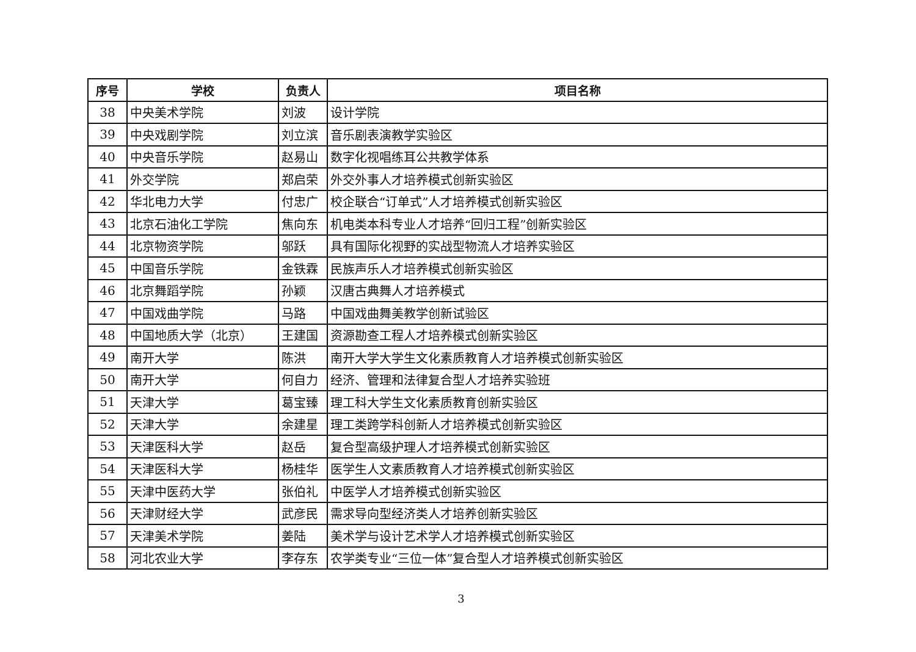| 序号 | 学校 | 负责人 | 项目名称 |
| --- | --- | --- | --- |
| 38 | 中央美术学院 | 刘波 | 设计学院 |
| 39 | 中央戏剧学院 | 刘立滨 | 音乐剧表演教学实验区 |
| 40 | 中央音乐学院 | 赵易山 | 数字化视唱练耳公共教学体系 |
| 41 | 外交学院 | 郑启荣 | 外交外事人才培养模式创新实验区 |
| 42 | 华北电力大学 | 付忠广 | 校企联合“订单式”人才培养模式创新实验区 |
| 43 | 北京石油化工学院 | 焦向东 | 机电类本科专业人才培养“回归工程”创新实验区 |
| 44 | 北京物资学院 | 邬跃 | 具有国际化视野的实战型物流人才培养实验区 |
| 45 | 中国音乐学院 | 金铁霖 | 民族声乐人才培养模式创新实验区 |
| 46 | 北京舞蹈学院 | 孙颖 | 汉唐古典舞人才培养模式 |
| 47 | 中国戏曲学院 | 马路 | 中国戏曲舞美教学创新试验区 |
| 48 | 中国地质大学（北京） | 王建国 | 资源勘查工程人才培养模式创新实验区 |
| 49 | 南开大学 | 陈洪 | 南开大学大学生文化素质教育人才培养模式创新实验区 |
| 50 | 南开大学 | 何自力 | 经济、管理和法律复合型人才培养实验班 |
| 51 | 天津大学 | 葛宝臻 | 理工科大学生文化素质教育创新实验区 |
| 52 | 天津大学 | 余建星 | 理工类跨学科创新人才培养模式创新实验区 |
| 53 | 天津医科大学 | 赵岳 | 复合型高级护理人才培养模式创新实验区 |
| 54 | 天津医科大学 | 杨桂华 | 医学生人文素质教育人才培养模式创新实验区 |
| 55 | 天津中医药大学 | 张伯礼 | 中医学人才培养模式创新实验区 |
| 56 | 天津财经大学 | 武彦民 | 需求导向型经济类人才培养创新实验区 |
| 57 | 天津美术学院 | 姜陆 | 美术学与设计艺术学人才培养模式创新实验区 |
| 58 | 河北农业大学 | 李存东 | 农学类专业“三位一体”复合型人才培养模式创新实验区 |
3